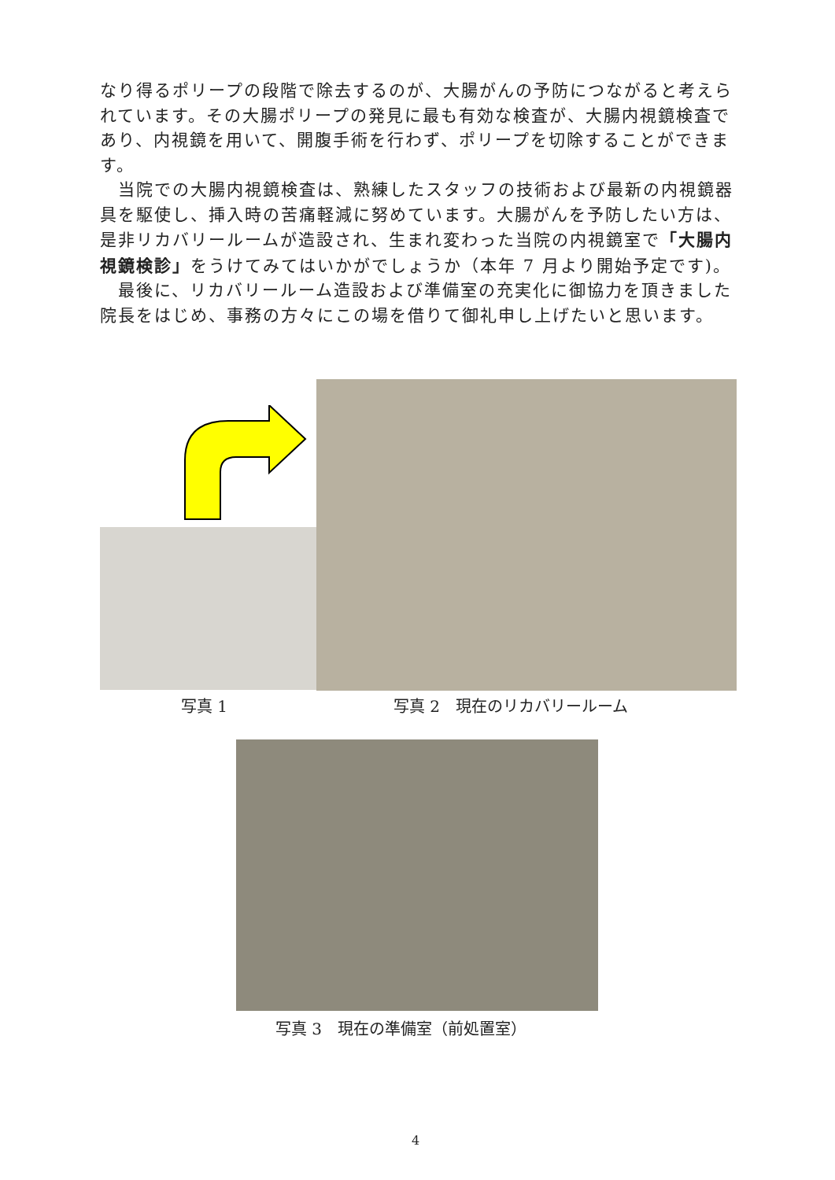なり得るポリープの段階で除去するのが、大腸がんの予防につながると考えられています。その大腸ポリープの発見に最も有効な検査が、大腸内視鏡検査であり、内視鏡を用いて、開腹手術を行わず、ポリープを切除することができます。
　当院での大腸内視鏡検査は、熟練したスタッフの技術および最新の内視鏡器具を駆使し、挿入時の苦痛軽減に努めています。大腸がんを予防したい方は、是非リカバリールームが造設され、生まれ変わった当院の内視鏡室で「大腸内視鏡検診」をうけてみてはいかがでしょうか（本年 7 月より開始予定です)。
　最後に、リカバリールーム造設および準備室の充実化に御協力を頂きました院長をはじめ、事務の方々にこの場を借りて御礼申し上げたいと思います。
写真 1 写真 2　現在のリカバリールーム
写真 3　現在の準備室（前処置室）
4